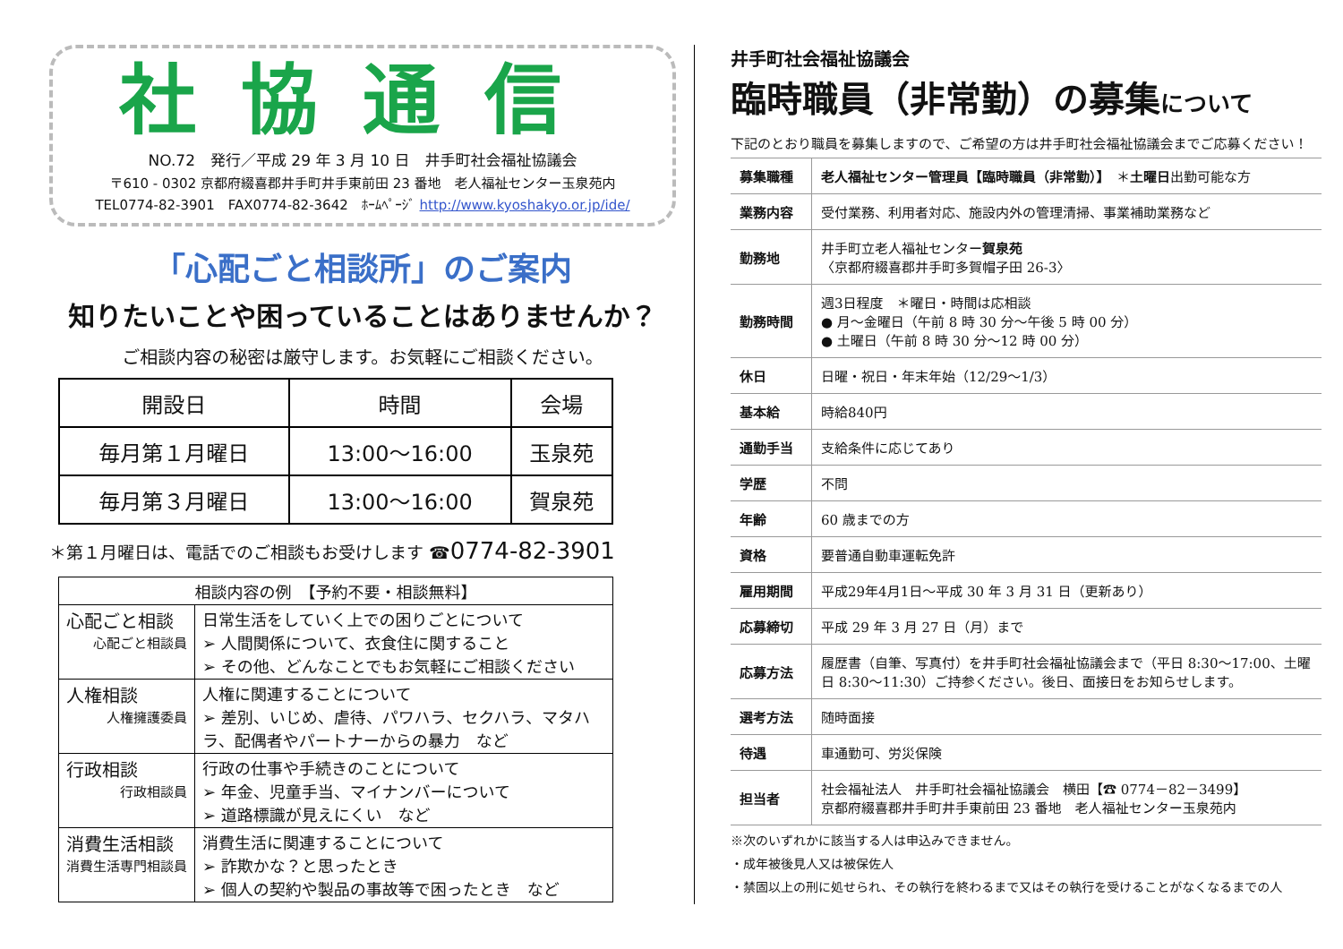社協通信
NO.72　発行／平成 29 年 3 月 10 日　井手町社会福祉協議会
〒610 - 0302 京都府綴喜郡井手町井手東前田 23 番地　老人福祉センター玉泉苑内
TEL0774-82-3901　FAX0774-82-3642　ﾎｰﾑﾍﾟｰｼﾞ http://www.kyoshakyo.or.jp/ide/
「心配ごと相談所」のご案内
知りたいことや困っていることはありませんか？
ご相談内容の秘密は厳守します。お気軽にご相談ください。
| 開設日 | 時間 | 会場 |
| --- | --- | --- |
| 毎月第１月曜日 | 13:00～16:00 | 玉泉苑 |
| 毎月第３月曜日 | 13:00～16:00 | 賀泉苑 |
＊第１月曜日は、電話でのご相談もお受けします ☎0774-82-3901
| 相談内容の例 【予約不要・相談無料】 | |
| --- | --- |
| 心配ごと相談 心配ごと相談員 | 日常生活をしていく上での困りごとについて ➢ 人間関係について、衣食住に関すること ➢ その他、どんなことでもお気軽にご相談ください |
| 人権相談 人権擁護委員 | 人権に関連することについて ➢ 差別、いじめ、虐待、パワハラ、セクハラ、マタハラ、配偶者やパートナーからの暴力 など |
| 行政相談 行政相談員 | 行政の仕事や手続きのことについて ➢ 年金、児童手当、マイナンバーについて ➢ 道路標識が見えにくい など |
| 消費生活相談 消費生活専門相談員 | 消費生活に関連することについて ➢ 詐欺かな？と思ったとき ➢ 個人の契約や製品の事故等で困ったとき など |
井手町社会福祉協議会
臨時職員（非常勤）の募集について
下記のとおり職員を募集しますので、ご希望の方は井手町社会福祉協議会までご応募ください！
| 募集職種 | 老人福祉センター管理員【臨時職員（非常勤）】 ＊ 土曜日 出勤可能な方 |
| 業務内容 | 受付業務、利用者対応、施設内外の管理清掃、事業補助業務など |
| 勤務地 | 井手町立老人福祉センター 賀泉苑 〈京都府綴喜郡井手町多賀帽子田 26-3〉 |
| 勤務時間 | 週3日程度 ＊曜日・時間は応相談 ● 月～金曜日（午前 8 時 30 分～午後 5 時 00 分） ● 土曜日（午前 8 時 30 分～12 時 00 分） |
| 休日 | 日曜・祝日・年末年始（12/29～1/3） |
| 基本給 | 時給840円 |
| 通勤手当 | 支給条件に応じてあり |
| 学歴 | 不問 |
| 年齢 | 60 歳までの方 |
| 資格 | 要普通自動車運転免許 |
| 雇用期間 | 平成29年4月1日～平成 30 年 3 月 31 日（更新あり） |
| 応募締切 | 平成 29 年 3 月 27 日（月）まで |
| 応募方法 | 履歴書（自筆、写真付）を井手町社会福祉協議会まで（平日 8:30～17:00、土曜日 8:30～11:30）ご持参ください。後日、面接日をお知らせします。 |
| 選考方法 | 随時面接 |
| 待遇 | 車通勤可、労災保険 |
| 担当者 | 社会福祉法人 井手町社会福祉協議会 横田【☎ 0774－82－3499】 京都府綴喜郡井手町井手東前田 23 番地 老人福祉センター玉泉苑内 |
※次のいずれかに該当する人は申込みできません。
・成年被後見人又は被保佐人
・禁固以上の刑に処せられ、その執行を終わるまで又はその執行を受けることがなくなるまでの人